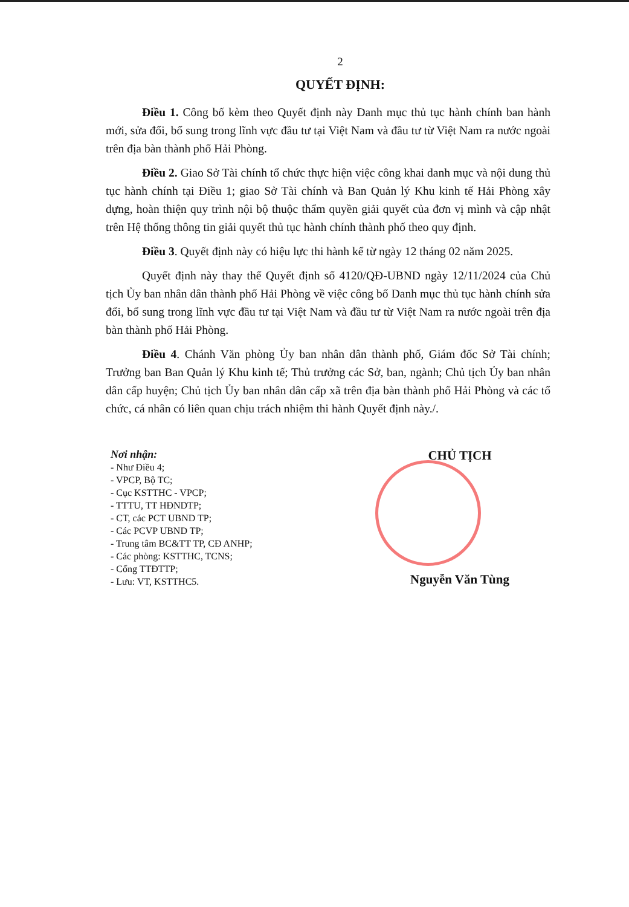2
QUYẾT ĐỊNH:
Điều 1. Công bố kèm theo Quyết định này Danh mục thủ tục hành chính ban hành mới, sửa đổi, bổ sung trong lĩnh vực đầu tư tại Việt Nam và đầu tư từ Việt Nam ra nước ngoài trên địa bàn thành phố Hải Phòng.
Điều 2. Giao Sở Tài chính tổ chức thực hiện việc công khai danh mục và nội dung thủ tục hành chính tại Điều 1; giao Sở Tài chính và Ban Quản lý Khu kinh tế Hải Phòng xây dựng, hoàn thiện quy trình nội bộ thuộc thẩm quyền giải quyết của đơn vị mình và cập nhật trên Hệ thống thông tin giải quyết thủ tục hành chính thành phố theo quy định.
Điều 3. Quyết định này có hiệu lực thi hành kể từ ngày 12 tháng 02 năm 2025.
Quyết định này thay thế Quyết định số 4120/QĐ-UBND ngày 12/11/2024 của Chủ tịch Ủy ban nhân dân thành phố Hải Phòng về việc công bố Danh mục thủ tục hành chính sửa đổi, bổ sung trong lĩnh vực đầu tư tại Việt Nam và đầu tư từ Việt Nam ra nước ngoài trên địa bàn thành phố Hải Phòng.
Điều 4. Chánh Văn phòng Ủy ban nhân dân thành phố, Giám đốc Sở Tài chính; Trưởng ban Ban Quản lý Khu kinh tế; Thủ trưởng các Sở, ban, ngành; Chủ tịch Ủy ban nhân dân cấp huyện; Chủ tịch Ủy ban nhân dân cấp xã trên địa bàn thành phố Hải Phòng và các tổ chức, cá nhân có liên quan chịu trách nhiệm thi hành Quyết định này./.
Nơi nhận:
- Như Điều 4;
- VPCP, Bộ TC;
- Cục KSTTHC - VPCP;
- TTTU, TT HĐNDTP;
- CT, các PCT UBND TP;
- Các PCVP UBND TP;
- Trung tâm BC&TT TP, CĐ ANHP;
- Các phòng: KSTTHC, TCNS;
- Cổng TTĐTTP;
- Lưu: VT, KSTTHC5.
CHỦ TỊCH
Nguyễn Văn Tùng